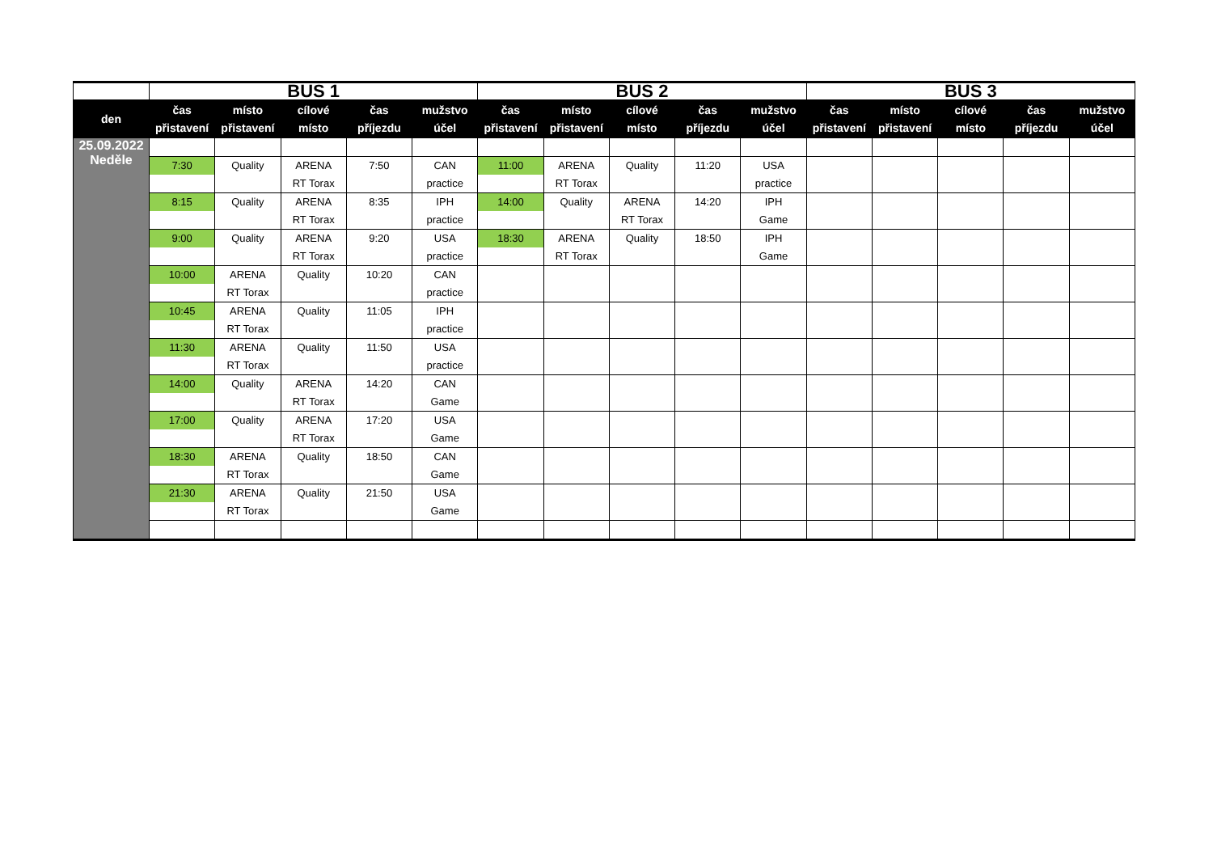| | BUS 1 | | | | | BUS 2 | | | | | BUS 3 | | | | |
| --- | --- | --- | --- | --- | --- | --- | --- | --- | --- | --- | --- | --- | --- | --- | --- |
| den | čas přistavení | místo přistavení | cílové místo | čas příjezdu | mužstvo účel | čas přistavení | místo přistavení | cílové místo | čas příjezdu | mužstvo účel | čas přistavení | místo přistavení | cílové místo | čas příjezdu | mužstvo účel |
| 25.09.2022 Neděle | | | | | | | | | | | | | | | |
| | 7:30 | Quality | ARENA RT Torax | 7:50 | CAN practice | 11:00 | ARENA RT Torax | Quality | 11:20 | USA practice | | | | | |
| | 8:15 | Quality | ARENA RT Torax | 8:35 | IPH practice | 14:00 | Quality | ARENA RT Torax | 14:20 | IPH Game | | | | | |
| | 9:00 | Quality | ARENA RT Torax | 9:20 | USA practice | 18:30 | ARENA RT Torax | Quality | 18:50 | IPH Game | | | | | |
| | 10:00 | ARENA RT Torax | Quality | 10:20 | CAN practice | | | | | | | | | | |
| | 10:45 | ARENA RT Torax | Quality | 11:05 | IPH practice | | | | | | | | | | |
| | 11:30 | ARENA RT Torax | Quality | 11:50 | USA practice | | | | | | | | | | |
| | 14:00 | Quality | ARENA RT Torax | 14:20 | CAN Game | | | | | | | | | | |
| | 17:00 | Quality | ARENA RT Torax | 17:20 | USA Game | | | | | | | | | | |
| | 18:30 | ARENA RT Torax | Quality | 18:50 | CAN Game | | | | | | | | | | |
| | 21:30 | ARENA RT Torax | Quality | 21:50 | USA Game | | | | | | | | | | |